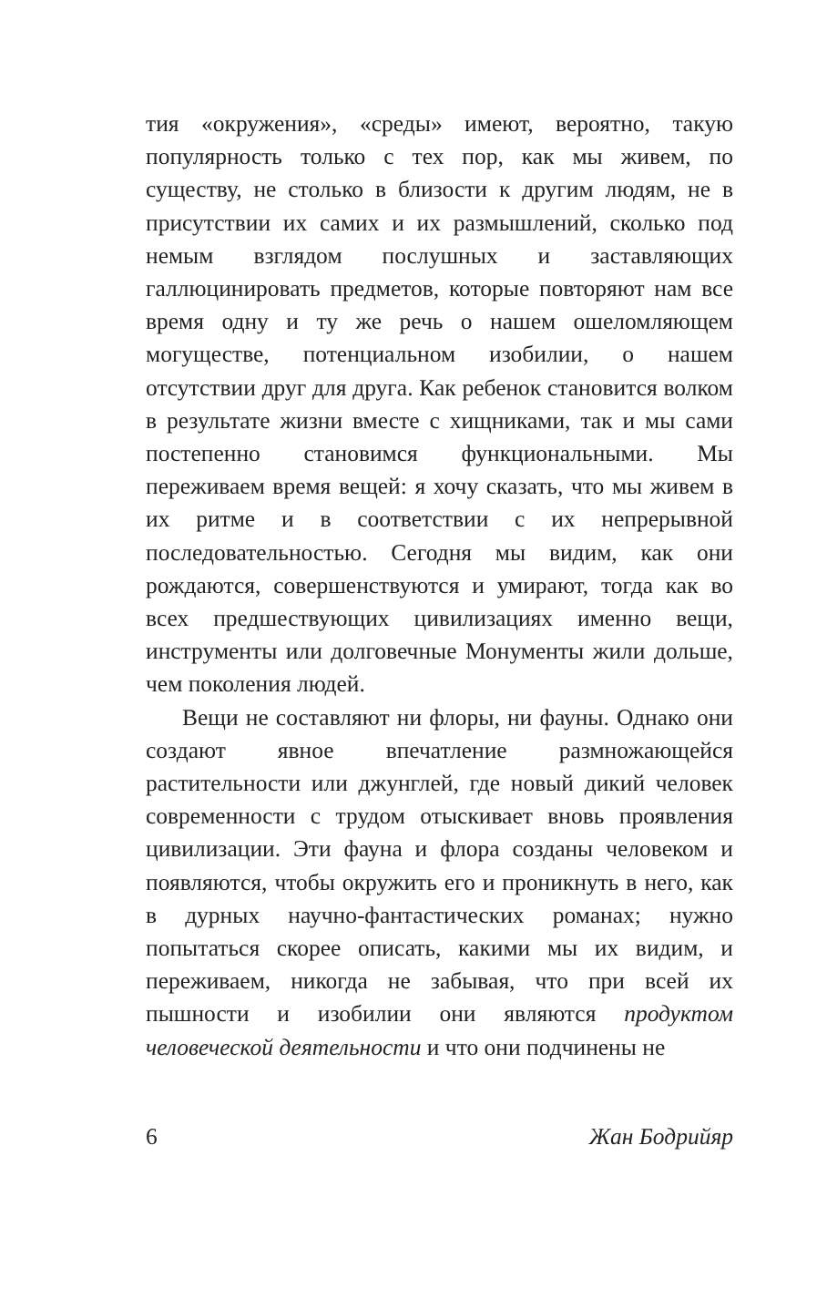тия «окружения», «среды» имеют, вероятно, такую популярность только с тех пор, как мы живем, по существу, не столько в близости к другим людям, не в присутствии их самих и их размышлений, сколько под немым взглядом послушных и заставляющих галлюцинировать предметов, которые повторяют нам все время одну и ту же речь о нашем ошеломляющем могуществе, потенциальном изобилии, о нашем отсутствии друг для друга. Как ребенок становится волком в результате жизни вместе с хищниками, так и мы сами постепенно становимся функциональными. Мы переживаем время вещей: я хочу сказать, что мы живем в их ритме и в соответствии с их непрерывной последовательностью. Сегодня мы видим, как они рождаются, совершенствуются и умирают, тогда как во всех предшествующих цивилизациях именно вещи, инструменты или долговечные Монументы жили дольше, чем поколения людей.
Вещи не составляют ни флоры, ни фауны. Однако они создают явное впечатление размножающейся растительности или джунглей, где новый дикий человек современности с трудом отыскивает вновь проявления цивилизации. Эти фауна и флора созданы человеком и появляются, чтобы окружить его и проникнуть в него, как в дурных научно-фантастических романах; нужно попытаться скорее описать, какими мы их видим, и переживаем, никогда не забывая, что при всей их пышности и изобилии они являются продуктом человеческой деятельности и что они подчинены не
6 Жан Бодрийяр